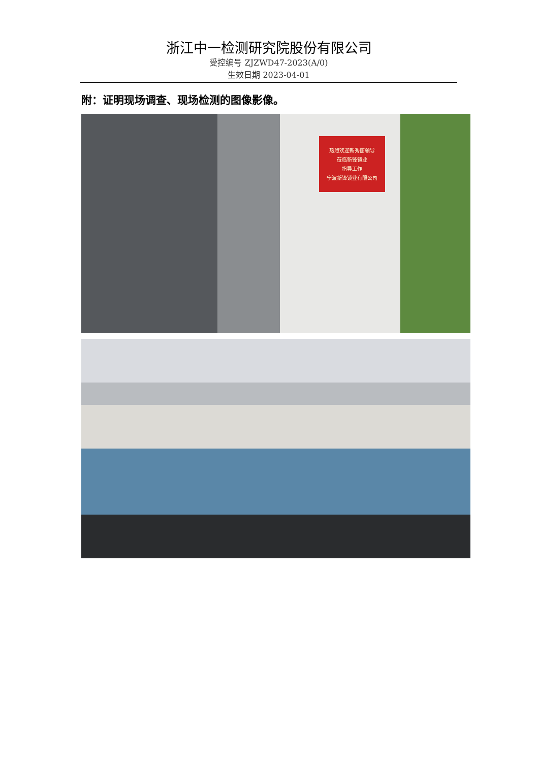浙江中一检测研究院股份有限公司
受控编号 ZJZWD47-2023(A/0)
生效日期 2023-04-01
附：证明现场调查、现场检测的图像影像。
热烈欢迎新秀丽领导
莅临新锋锁业
指导工作
宁波新锋锁业有限公司